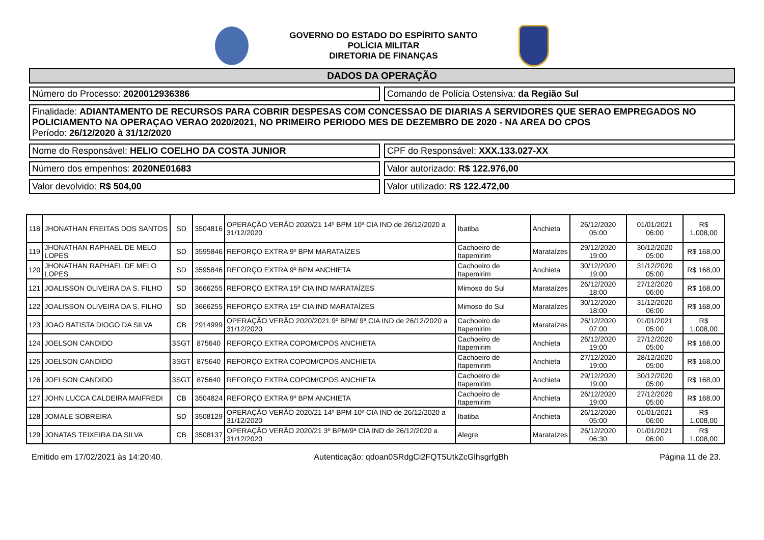GOVERNO DO ESTADO DO ESPÍRITO SANTO
POLÍCIA MILITAR
DIRETORIA DE FINANÇAS
DADOS DA OPERAÇÃO
Número do Processo: 2020012936386
Comando de Polícia Ostensiva: da Região Sul
Finalidade: ADIANTAMENTO DE RECURSOS PARA COBRIR DESPESAS COM CONCESSAO DE DIARIAS A SERVIDORES QUE SERAO EMPREGADOS NO POLICIAMENTO NA OPERAÇAO VERAO 2020/2021, NO PRIMEIRO PERIODO MES DE DEZEMBRO DE 2020 - NA AREA DO CPOS
Período: 26/12/2020 à 31/12/2020
Nome do Responsável: HELIO COELHO DA COSTA JUNIOR
CPF do Responsável: XXX.133.027-XX
Número dos empenhos: 2020NE01683
Valor autorizado: R$ 122.976,00
Valor devolvido: R$ 504,00 Valor utilizado: R$ 122.472,00
| 118 | JHONATHAN FREITAS DOS SANTOS | SD | 3504816 | OPERAÇÃO VERÃO 2020/21 14º BPM 10ª CIA IND de 26/12/2020 a 31/12/2020 | Ibatiba | Anchieta | 26/12/2020 05:00 | 01/01/2021 06:00 | R$ 1.008,00 |
| 119 | JHONATHAN RAPHAEL DE MELO LOPES | SD | 3595846 | REFORÇO EXTRA 9º BPM MARATAÍZES | Cachoeiro de Itapemirim | Marataízes | 29/12/2020 19:00 | 30/12/2020 05:00 | R$ 168,00 |
| 120 | JHONATHAN RAPHAEL DE MELO LOPES | SD | 3595846 | REFORÇO EXTRA 9º BPM ANCHIETA | Cachoeiro de Itapemirim | Anchieta | 30/12/2020 19:00 | 31/12/2020 05:00 | R$ 168,00 |
| 121 | JOALISSON OLIVEIRA DA S. FILHO | SD | 3666255 | REFORÇO EXTRA 15ª CIA IND MARATAÍZES | Mimoso do Sul | Marataízes | 26/12/2020 18:00 | 27/12/2020 06:00 | R$ 168,00 |
| 122 | JOALISSON OLIVEIRA DA S. FILHO | SD | 3666255 | REFORÇO EXTRA 15ª CIA IND MARATAÍZES | Mimoso do Sul | Marataízes | 30/12/2020 18:00 | 31/12/2020 06:00 | R$ 168,00 |
| 123 | JOAO BATISTA DIOGO DA SILVA | CB | 2914999 | OPERAÇÃO VERÃO 2020/2021 9º BPM/ 9ª CIA IND de 26/12/2020 a 31/12/2020 | Cachoeiro de Itapemirim | Marataízes | 26/12/2020 07:00 | 01/01/2021 05:00 | R$ 1.008,00 |
| 124 | JOELSON CANDIDO | 3SGT | 875640 | REFORÇO EXTRA COPOM/CPOS ANCHIETA | Cachoeiro de Itapemirim | Anchieta | 26/12/2020 19:00 | 27/12/2020 05:00 | R$ 168,00 |
| 125 | JOELSON CANDIDO | 3SGT | 875640 | REFORÇO EXTRA COPOM/CPOS ANCHIETA | Cachoeiro de Itapemirim | Anchieta | 27/12/2020 19:00 | 28/12/2020 05:00 | R$ 168,00 |
| 126 | JOELSON CANDIDO | 3SGT | 875640 | REFORÇO EXTRA COPOM/CPOS ANCHIETA | Cachoeiro de Itapemirim | Anchieta | 29/12/2020 19:00 | 30/12/2020 05:00 | R$ 168,00 |
| 127 | JOHN LUCCA CALDEIRA MAIFREDI | CB | 3504824 | REFORÇO EXTRA 9º BPM ANCHIETA | Cachoeiro de Itapemirim | Anchieta | 26/12/2020 19:00 | 27/12/2020 05:00 | R$ 168,00 |
| 128 | JOMALE SOBREIRA | SD | 3508129 | OPERAÇÃO VERÃO 2020/21 14º BPM 10ª CIA IND de 26/12/2020 a 31/12/2020 | Ibatiba | Anchieta | 26/12/2020 05:00 | 01/01/2021 06:00 | R$ 1.008,00 |
| 129 | JONATAS TEIXEIRA DA SILVA | CB | 3508137 | OPERAÇÃO VERÃO 2020/21 3º BPM/9ª CIA IND de 26/12/2020 a 31/12/2020 | Alegre | Marataízes | 26/12/2020 06:30 | 01/01/2021 06:00 | R$ 1.008,00 |
Emitido em 17/02/2021 às 14:20:40. Autenticação: qdoan0SRdgCi2FQT5UtkZcGlhsgrfgBh Página 11 de 23.